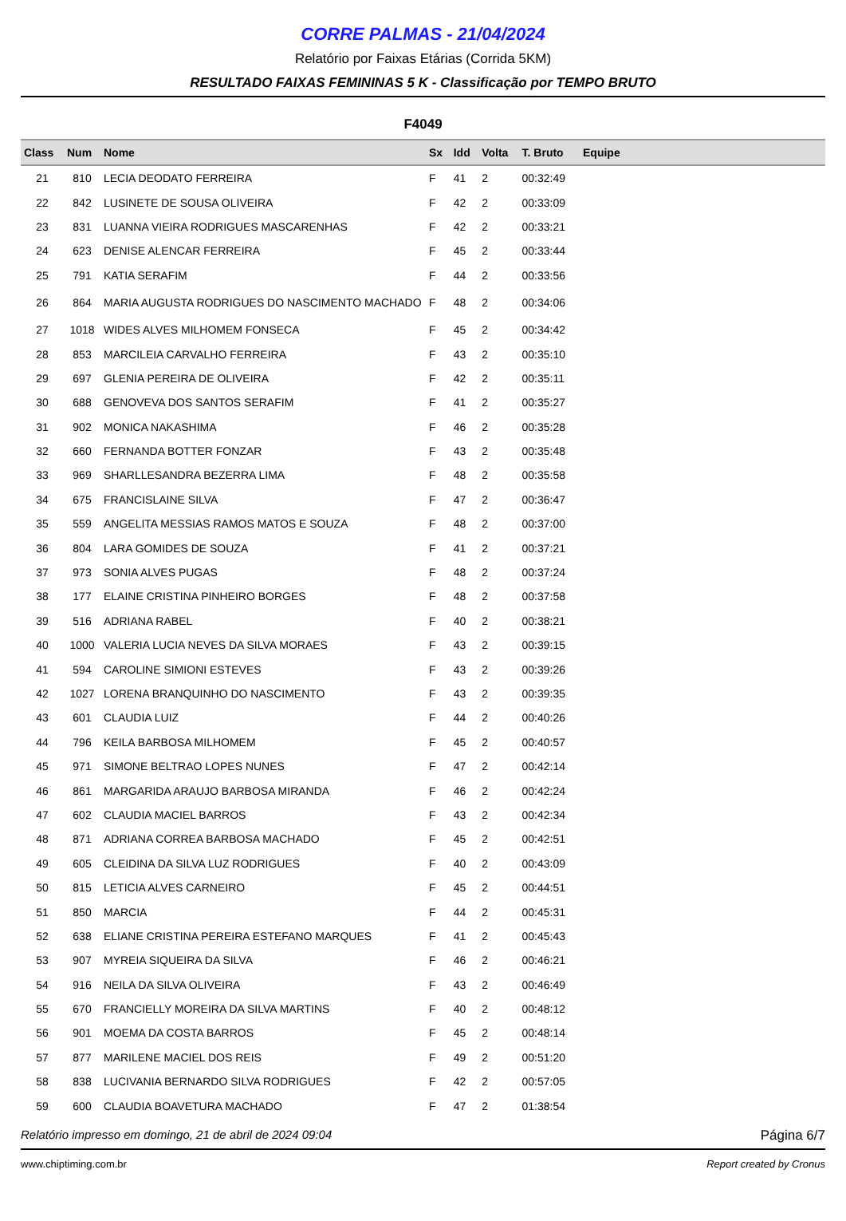CORRE PALMAS - 21/04/2024
Relatório por Faixas Etárias (Corrida 5KM)
RESULTADO FAIXAS FEMININAS 5 K - Classificação por TEMPO BRUTO
F4049
| Class | Num | Nome | Sx | Idd | Volta | T. Bruto | Equipe |
| --- | --- | --- | --- | --- | --- | --- | --- |
| 21 | 810 | LECIA DEODATO FERREIRA | F | 41 | 2 | 00:32:49 | |
| 22 | 842 | LUSINETE DE SOUSA OLIVEIRA | F | 42 | 2 | 00:33:09 | |
| 23 | 831 | LUANNA VIEIRA RODRIGUES MASCARENHAS | F | 42 | 2 | 00:33:21 | |
| 24 | 623 | DENISE ALENCAR FERREIRA | F | 45 | 2 | 00:33:44 | |
| 25 | 791 | KATIA SERAFIM | F | 44 | 2 | 00:33:56 | |
| 26 | 864 | MARIA AUGUSTA RODRIGUES DO NASCIMENTO MACHADO | F | 48 | 2 | 00:34:06 | |
| 27 | 1018 | WIDES ALVES MILHOMEM FONSECA | F | 45 | 2 | 00:34:42 | |
| 28 | 853 | MARCILEIA CARVALHO FERREIRA | F | 43 | 2 | 00:35:10 | |
| 29 | 697 | GLENIA PEREIRA DE OLIVEIRA | F | 42 | 2 | 00:35:11 | |
| 30 | 688 | GENOVEVA DOS SANTOS SERAFIM | F | 41 | 2 | 00:35:27 | |
| 31 | 902 | MONICA NAKASHIMA | F | 46 | 2 | 00:35:28 | |
| 32 | 660 | FERNANDA BOTTER FONZAR | F | 43 | 2 | 00:35:48 | |
| 33 | 969 | SHARLLESANDRA BEZERRA LIMA | F | 48 | 2 | 00:35:58 | |
| 34 | 675 | FRANCISLAINE SILVA | F | 47 | 2 | 00:36:47 | |
| 35 | 559 | ANGELITA MESSIAS RAMOS MATOS E SOUZA | F | 48 | 2 | 00:37:00 | |
| 36 | 804 | LARA GOMIDES DE SOUZA | F | 41 | 2 | 00:37:21 | |
| 37 | 973 | SONIA ALVES PUGAS | F | 48 | 2 | 00:37:24 | |
| 38 | 177 | ELAINE CRISTINA PINHEIRO BORGES | F | 48 | 2 | 00:37:58 | |
| 39 | 516 | ADRIANA RABEL | F | 40 | 2 | 00:38:21 | |
| 40 | 1000 | VALERIA LUCIA NEVES DA SILVA MORAES | F | 43 | 2 | 00:39:15 | |
| 41 | 594 | CAROLINE SIMIONI ESTEVES | F | 43 | 2 | 00:39:26 | |
| 42 | 1027 | LORENA BRANQUINHO DO NASCIMENTO | F | 43 | 2 | 00:39:35 | |
| 43 | 601 | CLAUDIA LUIZ | F | 44 | 2 | 00:40:26 | |
| 44 | 796 | KEILA BARBOSA MILHOMEM | F | 45 | 2 | 00:40:57 | |
| 45 | 971 | SIMONE BELTRAO LOPES NUNES | F | 47 | 2 | 00:42:14 | |
| 46 | 861 | MARGARIDA ARAUJO BARBOSA MIRANDA | F | 46 | 2 | 00:42:24 | |
| 47 | 602 | CLAUDIA MACIEL BARROS | F | 43 | 2 | 00:42:34 | |
| 48 | 871 | ADRIANA CORREA BARBOSA MACHADO | F | 45 | 2 | 00:42:51 | |
| 49 | 605 | CLEIDINA DA SILVA LUZ RODRIGUES | F | 40 | 2 | 00:43:09 | |
| 50 | 815 | LETICIA ALVES CARNEIRO | F | 45 | 2 | 00:44:51 | |
| 51 | 850 | MARCIA | F | 44 | 2 | 00:45:31 | |
| 52 | 638 | ELIANE CRISTINA PEREIRA ESTEFANO MARQUES | F | 41 | 2 | 00:45:43 | |
| 53 | 907 | MYREIA SIQUEIRA DA SILVA | F | 46 | 2 | 00:46:21 | |
| 54 | 916 | NEILA DA SILVA OLIVEIRA | F | 43 | 2 | 00:46:49 | |
| 55 | 670 | FRANCIELLY MOREIRA DA SILVA MARTINS | F | 40 | 2 | 00:48:12 | |
| 56 | 901 | MOEMA DA COSTA BARROS | F | 45 | 2 | 00:48:14 | |
| 57 | 877 | MARILENE MACIEL DOS REIS | F | 49 | 2 | 00:51:20 | |
| 58 | 838 | LUCIVANIA BERNARDO SILVA RODRIGUES | F | 42 | 2 | 00:57:05 | |
| 59 | 600 | CLAUDIA BOAVETURA MACHADO | F | 47 | 2 | 01:38:54 | |
Relatório impresso em domingo, 21 de abril de 2024 09:04 Página 6/7
www.chiptiming.com.br Report created by Cronus